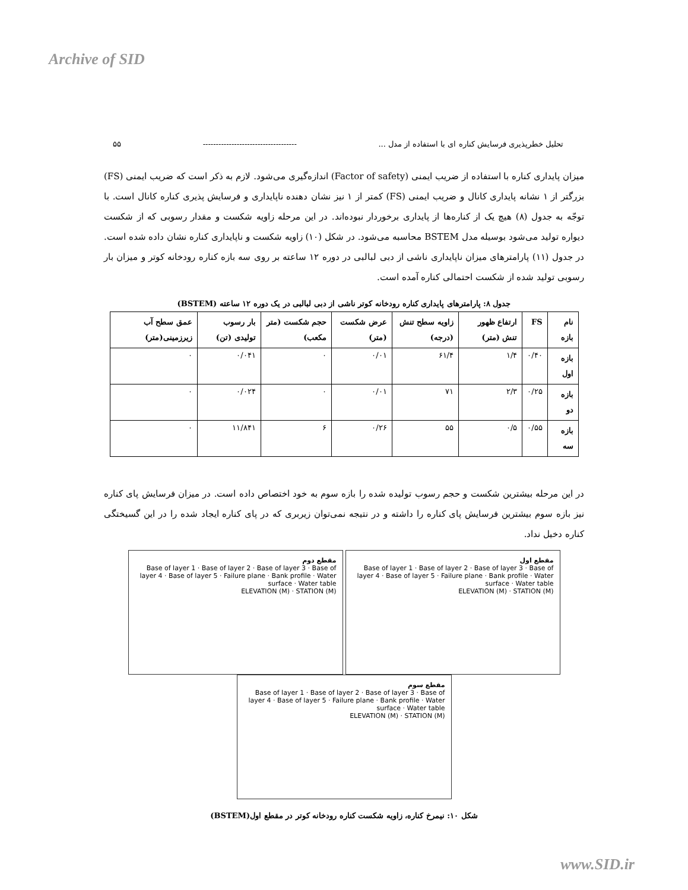Archive of SID
تحلیل خطرپذیری فرسایش کناره ای با استفاده از مدل ... ------------------------------------ ۵۵
میزان پایداری کناره با استفاده از ضریب ایمنی (Factor of safety) اندازه‌گیری می‌شود. لازم به ذکر است که ضریب ایمنی (FS) بزرگتر از ۱ نشانه پایداری کانال و ضریب ایمنی (FS) کمتر از ۱ نیز نشان دهنده ناپایداری و فرسایش پذیری کناره کانال است. با توجّه به جدول (۸) هیچ یک از کناره‌ها از پایداری برخوردار نبوده‌اند. در این مرحله زاویه شکست و مقدار رسوبی که از شکست دیواره تولید می‌شود بوسیله مدل BSTEM محاسبه می‌شود. در شکل (۱۰) زاویه شکست و ناپایداری کناره نشان داده شده است. در جدول (۱۱) پارامترهای میزان ناپایداری ناشی از دبی لبالبی در دوره ۱۲ ساعته بر روی سه بازه کناره رودخانه کوتر و میزان بار رسوبی تولید شده از شکست احتمالی کناره آمده است.
جدول ۸: پارامترهای پایداری کناره رودخانه کوتر ناشی از دبی لبالبی در یک دوره ۱۲ ساعته (BSTEM)
| نام بازه | FS | ارتفاع ظهور تنش (متر) | زاویه سطح تنش (درجه) | عرض شکست (متر) | حجم شکست (متر مکعب) | بار رسوب تولیدی (تن) | عمق سطح آب زیرزمینی(متر) |
| --- | --- | --- | --- | --- | --- | --- | --- |
| بازه اول | ۰/۴۰ | ۱/۴ | ۶۱/۴ | ۰/۰۱ | ۰ | ۰/۰۴۱ | ۰ |
| بازه دو | ۰/۲۵ | ۲/۳ | ۷۱ | ۰/۰۱ | ۰ | ۰/۰۲۴ | ۰ |
| بازه سه | ۰/۵۵ | ۰/۵ | ۵۵ | ۰/۲۶ | ۶ | ۱۱/۸۴۱ | ۰ |
در این مرحله بیشترین شکست و حجم رسوب تولیده شده را بازه سوم به خود اختصاص داده است. در میزان فرسایش پای کناره نیز بازه سوم بیشترین فرسایش پای کناره را داشته و در نتیجه نمی‌توان زیربری که در پای کناره ایجاد شده را در این گسیختگی کناره دخیل نداد.
مقطع دوم
Base of layer 1 · Base of layer 2 · Base of layer 3 · Base of layer 4 · Base of layer 5 · Failure plane · Bank profile · Water surface · Water table
ELEVATION (M) · STATION (M)
مقطع اول
Base of layer 1 · Base of layer 2 · Base of layer 3 · Base of layer 4 · Base of layer 5 · Failure plane · Bank profile · Water surface · Water table
ELEVATION (M) · STATION (M)
مقطع سوم
Base of layer 1 · Base of layer 2 · Base of layer 3 · Base of layer 4 · Base of layer 5 · Failure plane · Bank profile · Water surface · Water table
ELEVATION (M) · STATION (M)
شکل ۱۰: نیمرخ کناره، زاویه شکست کناره رودخانه کوتر در مقطع اول(BSTEM)
www.SID.ir